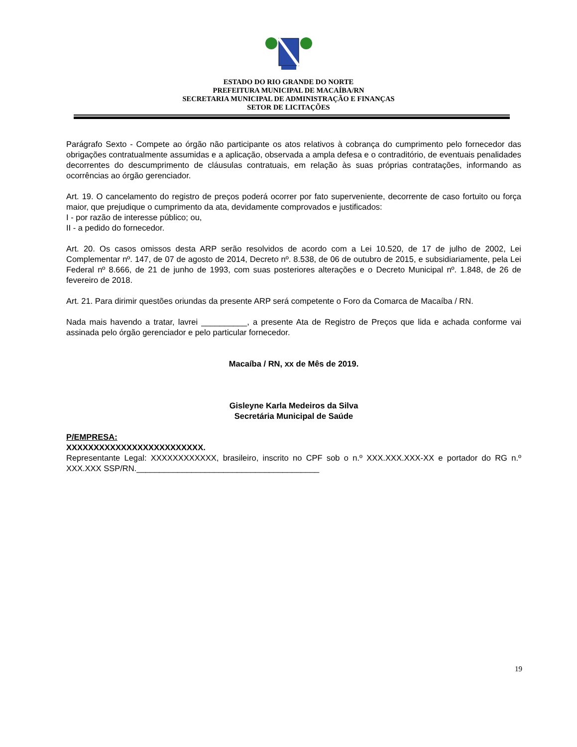ESTADO DO RIO GRANDE DO NORTE
PREFEITURA MUNICIPAL DE MACAÍBA/RN
SECRETARIA MUNICIPAL DE ADMINISTRAÇÃO E FINANÇAS
SETOR DE LICITAÇÕES
Parágrafo Sexto - Compete ao órgão não participante os atos relativos à cobrança do cumprimento pelo fornecedor das obrigações contratualmente assumidas e a aplicação, observada a ampla defesa e o contraditório, de eventuais penalidades decorrentes do descumprimento de cláusulas contratuais, em relação às suas próprias contratações, informando as ocorrências ao órgão gerenciador.
Art. 19. O cancelamento do registro de preços poderá ocorrer por fato superveniente, decorrente de caso fortuito ou força maior, que prejudique o cumprimento da ata, devidamente comprovados e justificados:
I - por razão de interesse público; ou,
II - a pedido do fornecedor.
Art. 20. Os casos omissos desta ARP serão resolvidos de acordo com a Lei 10.520, de 17 de julho de 2002, Lei Complementar nº. 147, de 07 de agosto de 2014, Decreto nº. 8.538, de 06 de outubro de 2015, e subsidiariamente, pela Lei Federal nº 8.666, de 21 de junho de 1993, com suas posteriores alterações e o Decreto Municipal nº. 1.848, de 26 de fevereiro de 2018.
Art. 21. Para dirimir questões oriundas da presente ARP será competente o Foro da Comarca de Macaíba / RN.
Nada mais havendo a tratar, lavrei __________, a presente Ata de Registro de Preços que lida e achada conforme vai assinada pelo órgão gerenciador e pelo particular fornecedor.
Macaíba / RN, xx de Mês de 2019.
Gisleyne Karla Medeiros da Silva
Secretária Municipal de Saúde
P/EMPRESA:
XXXXXXXXXXXXXXXXXXXXXXXXX.
Representante Legal: XXXXXXXXXXXX, brasileiro, inscrito no CPF sob o n.º XXX.XXX.XXX-XX e portador do RG n.º XXX.XXX SSP/RN.________________________________________
19